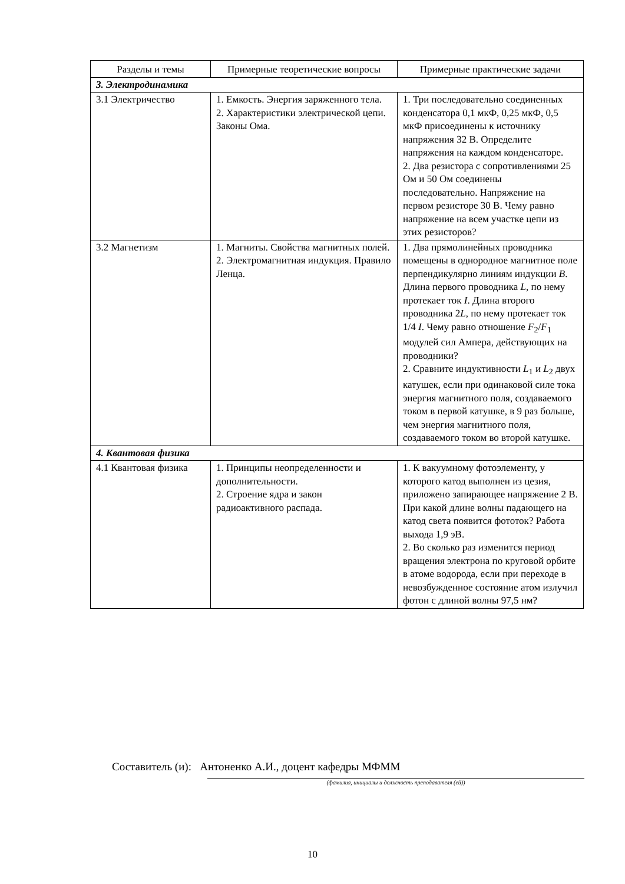| Разделы и темы | Примерные теоретические вопросы | Примерные практические задачи |
| --- | --- | --- |
| 3. Электродинамика | | |
| 3.1 Электричество | 1. Емкость. Энергия заряженного тела. 2. Характеристики электрической цепи. Законы Ома. | 1. Три последовательно соединенных конденсатора 0,1 мкФ, 0,25 мкФ, 0,5 мкФ присоединены к источнику напряжения 32 В. Определите напряжения на каждом конденсаторе. 2. Два резистора с сопротивлениями 25 Ом и 50 Ом соединены последовательно. Напряжение на первом резисторе 30 В. Чему равно напряжение на всем участке цепи из этих резисторов? |
| 3.2 Магнетизм | 1. Магниты. Свойства магнитных полей. 2. Электромагнитная индукция. Правило Ленца. | 1. Два прямолинейных проводника помещены в однородное магнитное поле перпендикулярно линиям индукции B . Длина первого проводника L , по нему протекает ток I . Длина второго проводника 2 L , по нему протекает ток 1/4 I . Чему равно отношение F<sub>2</sub>/ F<sub>1</sub> модулей сил Ампера, действующих на проводники? 2. Сравните индуктивности L<sub>1</sub> и L<sub>2</sub> двух катушек, если при одинаковой силе тока энергия магнитного поля, создаваемого током в первой катушке, в 9 раз больше, чем энергия магнитного поля, создаваемого током во второй катушке. |
| 4. Квантовая физика | | |
| 4.1 Квантовая физика | 1. Принципы неопределенности и дополнительности. 2. Строение ядра и закон радиоактивного распада. | 1. К вакуумному фотоэлементу, у которого катод выполнен из цезия, приложено запирающее напряжение 2 В. При какой длине волны падающего на катод света появится фототок? Работа выхода 1,9 эВ. 2. Во сколько раз изменится период вращения электрона по круговой орбите в атоме водорода, если при переходе в невозбужденное состояние атом излучил фотон с длиной волны 97,5 нм? |
Составитель (и): Антоненко А.И., доцент кафедры МФММ
(фамилия, инициалы и должность преподавателя (ей))
10